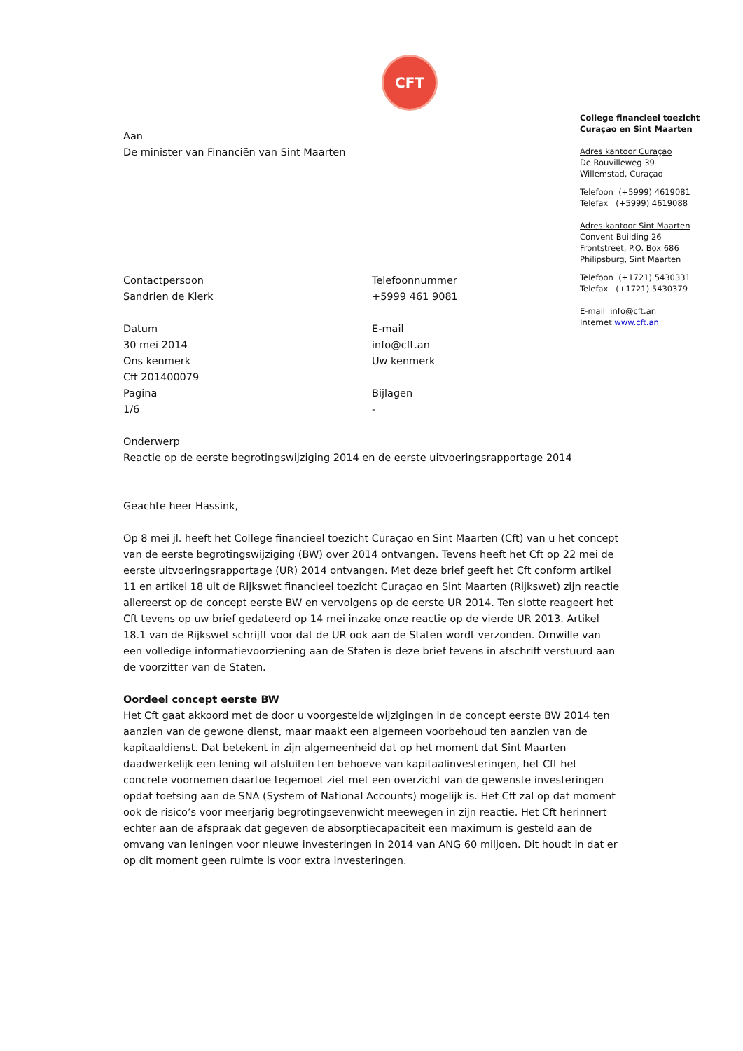CFT
Aan
De minister van Financiën van Sint Maarten
Contactpersoon
Sandrien de Klerk
Telefoonnummer
+5999 461 9081
Datum
30 mei 2014
Ons kenmerk
Cft 201400079
Pagina
1/6
E-mail
info@cft.an
Uw kenmerk
Bijlagen
-
Onderwerp
Reactie op de eerste begrotingswijziging 2014 en de eerste uitvoeringsrapportage 2014
Geachte heer Hassink,
Op 8 mei jl. heeft het College financieel toezicht Curaçao en Sint Maarten (Cft) van u het concept van de eerste begrotingswijziging (BW) over 2014 ontvangen. Tevens heeft het Cft op 22 mei de eerste uitvoeringsrapportage (UR) 2014 ontvangen. Met deze brief geeft het Cft conform artikel 11 en artikel 18 uit de Rijkswet financieel toezicht Curaçao en Sint Maarten (Rijkswet) zijn reactie allereerst op de concept eerste BW en vervolgens op de eerste UR 2014. Ten slotte reageert het Cft tevens op uw brief gedateerd op 14 mei inzake onze reactie op de vierde UR 2013. Artikel 18.1 van de Rijkswet schrijft voor dat de UR ook aan de Staten wordt verzonden. Omwille van een volledige informatievoorziening aan de Staten is deze brief tevens in afschrift verstuurd aan de voorzitter van de Staten.
Oordeel concept eerste BW
Het Cft gaat akkoord met de door u voorgestelde wijzigingen in de concept eerste BW 2014 ten aanzien van de gewone dienst, maar maakt een algemeen voorbehoud ten aanzien van de kapitaaldienst. Dat betekent in zijn algemeenheid dat op het moment dat Sint Maarten daadwerkelijk een lening wil afsluiten ten behoeve van kapitaalinvesteringen, het Cft het concrete voornemen daartoe tegemoet ziet met een overzicht van de gewenste investeringen opdat toetsing aan de SNA (System of National Accounts) mogelijk is. Het Cft zal op dat moment ook de risico’s voor meerjarig begrotingsevenwicht meewegen in zijn reactie. Het Cft herinnert echter aan de afspraak dat gegeven de absorptiecapaciteit een maximum is gesteld aan de omvang van leningen voor nieuwe investeringen in 2014 van ANG 60 miljoen. Dit houdt in dat er op dit moment geen ruimte is voor extra investeringen.
College financieel toezicht
Curaçao en Sint Maarten
Adres kantoor Curaçao
De Rouvilleweg 39
Willemstad, Curaçao
Telefoon (+5999) 4619081
Telefax (+5999) 4619088
Adres kantoor Sint Maarten
Convent Building 26
Frontstreet, P.O. Box 686
Philipsburg, Sint Maarten
Telefoon (+1721) 5430331
Telefax (+1721) 5430379
E-mail info@cft.an
Internet www.cft.an